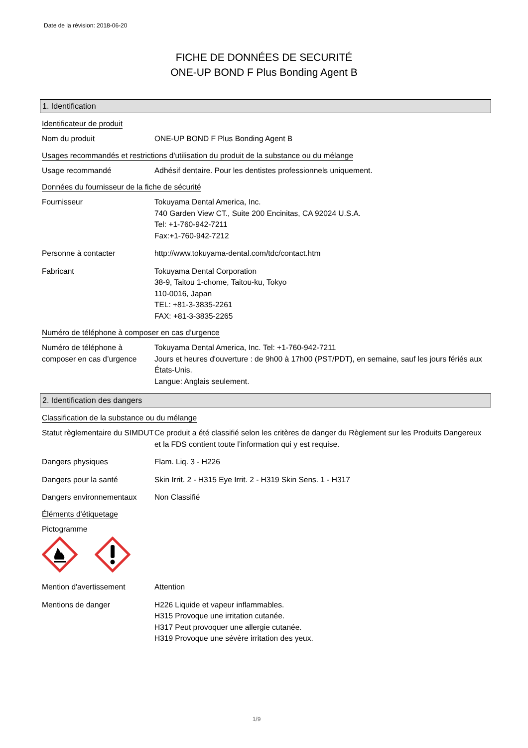Date de la révision: 2018-06-20
FICHE DE DONNÉES DE SECURITÉ
ONE-UP BOND F Plus Bonding Agent B
1. Identification
Identificateur de produit
Nom du produit ONE-UP BOND F Plus Bonding Agent B
Usages recommandés et restrictions d'utilisation du produit de la substance ou du mélange
Usage recommandé Adhésif dentaire. Pour les dentistes professionnels uniquement.
Données du fournisseur de la fiche de sécurité
Fournisseur Tokuyama Dental America, Inc.
740 Garden View CT., Suite 200 Encinitas, CA 92024 U.S.A.
Tel: +1-760-942-7211
Fax:+1-760-942-7212
Personne à contacter http://www.tokuyama-dental.com/tdc/contact.htm
Fabricant Tokuyama Dental Corporation
38-9, Taitou 1-chome, Taitou-ku, Tokyo
110-0016, Japan
TEL: +81-3-3835-2261
FAX: +81-3-3835-2265
Numéro de téléphone à composer en cas d’urgence
Numéro de téléphone à composer en cas d’urgence
Tokuyama Dental America, Inc. Tel: +1-760-942-7211
Jours et heures d'ouverture : de 9h00 à 17h00 (PST/PDT), en semaine, sauf les jours fériés aux États-Unis.
Langue: Anglais seulement.
2. Identification des dangers
Classification de la substance ou du mélange
Statut règlementaire du SIMDUT
Ce produit a été classifié selon les critères de danger du Règlement sur les Produits Dangereux et la FDS contient toute l’information qui y est requise.
Dangers physiques Flam. Liq. 3 - H226
Dangers pour la santé Skin Irrit. 2 - H315 Eye Irrit. 2 - H319 Skin Sens. 1 - H317
Dangers environnementaux Non Classifié
Éléments d'étiquetage
Pictogramme
Mention d'avertissement Attention
Mentions de danger H226 Liquide et vapeur inflammables.
H315 Provoque une irritation cutanée.
H317 Peut provoquer une allergie cutanée.
H319 Provoque une sévère irritation des yeux.
1/9